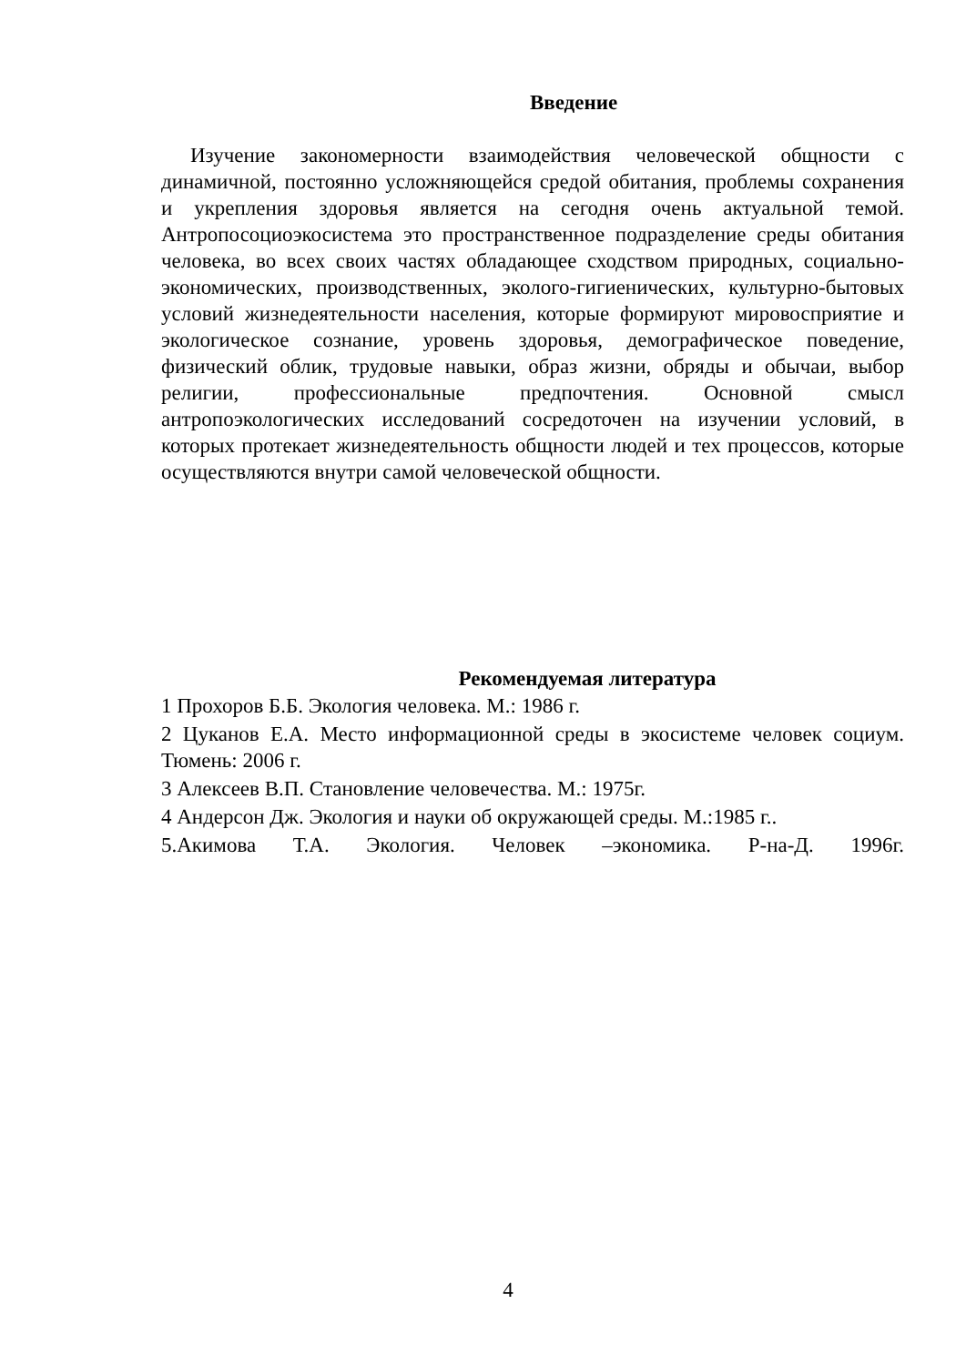Введение
Изучение закономерности взаимодействия человеческой общности с динамичной, постоянно усложняющейся средой обитания, проблемы сохранения и укрепления здоровья является на сегодня очень актуальной темой. Антропосоциоэкосистема это пространственное подразделение среды обитания человека, во всех своих частях обладающее сходством природных, социально-экономических, производственных, эколого-гигиенических, культурно-бытовых условий жизнедеятельности населения, которые формируют мировосприятие и экологическое сознание, уровень здоровья, демографическое поведение, физический облик, трудовые навыки, образ жизни, обряды и обычаи, выбор религии, профессиональные предпочтения. Основной смысл антропоэкологических исследований сосредоточен на изучении условий, в которых протекает жизнедеятельность общности людей и тех процессов, которые осуществляются внутри самой человеческой общности.
Рекомендуемая литература
1 Прохоров Б.Б. Экология человека. М.: 1986 г.
2 Цуканов Е.А. Место информационной среды в экосистеме человек социум. Тюмень: 2006 г.
3 Алексеев В.П. Становление человечества. М.: 1975г.
4 Андерсон Дж. Экология и науки об окружающей среды. М.:1985 г..
5.Акимова Т.А. Экология. Человек –экономика. Р-на-Д. 1996г.
4